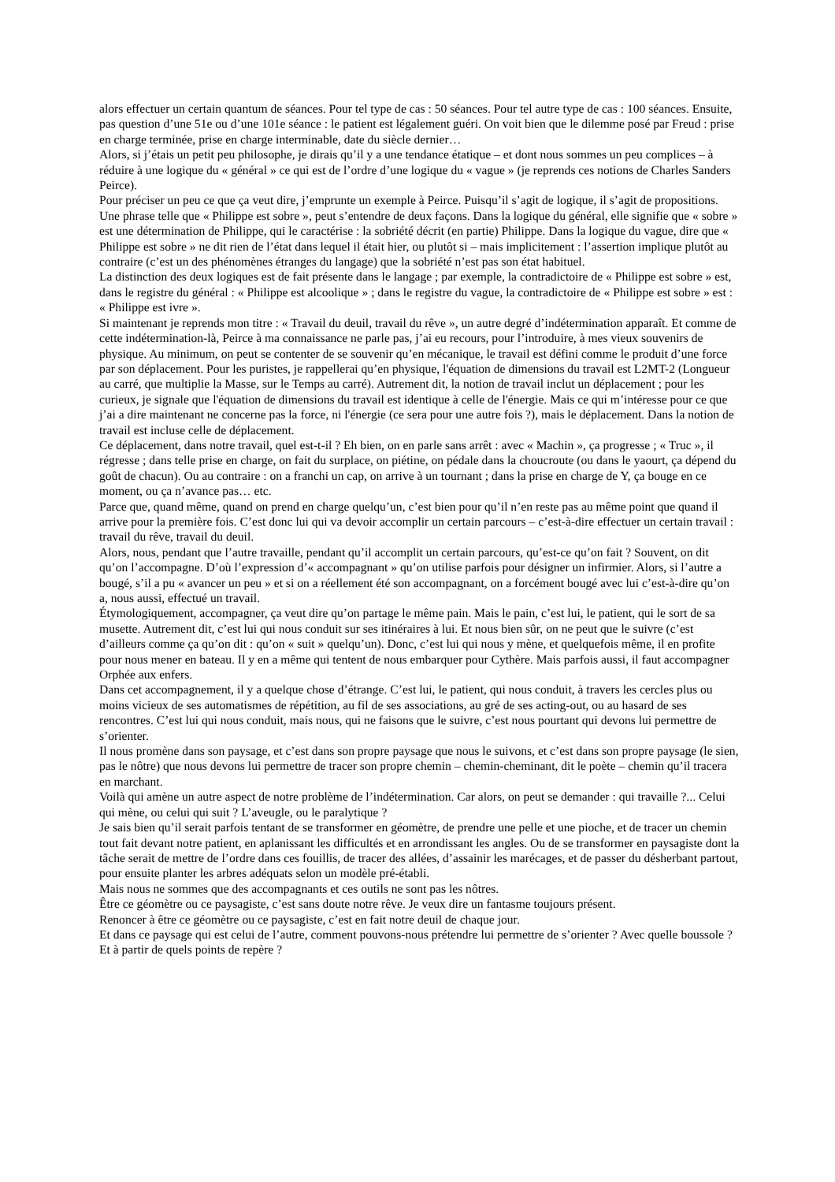alors effectuer un certain quantum de séances. Pour tel type de cas : 50 séances. Pour tel autre type de cas : 100 séances. Ensuite, pas question d’une 51e ou d’une 101e séance : le patient est légalement guéri. On voit bien que le dilemme posé par Freud : prise en charge terminée, prise en charge interminable, date du siècle dernier…
Alors, si j’étais un petit peu philosophe, je dirais qu’il y a une tendance étatique – et dont nous sommes un peu complices – à réduire à une logique du « général » ce qui est de l’ordre d’une logique du « vague » (je reprends ces notions de Charles Sanders Peirce).
Pour préciser un peu ce que ça veut dire, j’emprunte un exemple à Peirce. Puisqu’il s’agit de logique, il s’agit de propositions. Une phrase telle que « Philippe est sobre », peut s’entendre de deux façons. Dans la logique du général, elle signifie que « sobre » est une détermination de Philippe, qui le caractérise : la sobriété décrit (en partie) Philippe. Dans la logique du vague, dire que « Philippe est sobre » ne dit rien de l’état dans lequel il était hier, ou plutôt si – mais implicitement : l’assertion implique plutôt au contraire (c’est un des phénomènes étranges du langage) que la sobriété n’est pas son état habituel.
La distinction des deux logiques est de fait présente dans le langage ; par exemple, la contradictoire de « Philippe est sobre » est, dans le registre du général : « Philippe est alcoolique » ; dans le registre du vague, la contradictoire de « Philippe est sobre » est : « Philippe est ivre ».
Si maintenant je reprends mon titre : « Travail du deuil, travail du rêve », un autre degré d’indétermination apparaît. Et comme de cette indétermination-là, Peirce à ma connaissance ne parle pas, j’ai eu recours, pour l’introduire, à mes vieux souvenirs de physique. Au minimum, on peut se contenter de se souvenir qu’en mécanique, le travail est défini comme le produit d’une force par son déplacement. Pour les puristes, je rappellerai qu’en physique, l'équation de dimensions du travail est L2MT-2 (Longueur au carré, que multiplie la Masse, sur le Temps au carré). Autrement dit, la notion de travail inclut un déplacement ; pour les curieux, je signale que l'équation de dimensions du travail est identique à celle de l'énergie. Mais ce qui m’intéresse pour ce que j’ai a dire maintenant ne concerne pas la force, ni l'énergie (ce sera pour une autre fois ?), mais le déplacement. Dans la notion de travail est incluse celle de déplacement.
Ce déplacement, dans notre travail, quel est-t-il ? Eh bien, on en parle sans arrêt : avec « Machin », ça progresse ; « Truc », il régresse ; dans telle prise en charge, on fait du surplace, on piétine, on pédale dans la choucroute (ou dans le yaourt, ça dépend du goût de chacun). Ou au contraire : on a franchi un cap, on arrive à un tournant ; dans la prise en charge de Y, ça bouge en ce moment, ou ça n’avance pas… etc.
Parce que, quand même, quand on prend en charge quelqu’un, c’est bien pour qu’il n’en reste pas au même point que quand il arrive pour la première fois. C’est donc lui qui va devoir accomplir un certain parcours – c’est-à-dire effectuer un certain travail : travail du rêve, travail du deuil.
Alors, nous, pendant que l’autre travaille, pendant qu’il accomplit un certain parcours, qu’est-ce qu’on fait ? Souvent, on dit qu’on l’accompagne. D’où l’expression d’« accompagnant » qu’on utilise parfois pour désigner un infirmier. Alors, si l’autre a bougé, s’il a pu « avancer un peu » et si on a réellement été son accompagnant, on a forcément bougé avec lui c’est-à-dire qu’on a, nous aussi, effectué un travail.
Étymologiquement, accompagner, ça veut dire qu’on partage le même pain. Mais le pain, c’est lui, le patient, qui le sort de sa musette. Autrement dit, c’est lui qui nous conduit sur ses itinéraires à lui. Et nous bien sûr, on ne peut que le suivre (c’est d’ailleurs comme ça qu’on dit : qu’on « suit » quelqu’un). Donc, c’est lui qui nous y mène, et quelquefois même, il en profite pour nous mener en bateau. Il y en a même qui tentent de nous embarquer pour Cythère. Mais parfois aussi, il faut accompagner Orphée aux enfers.
Dans cet accompagnement, il y a quelque chose d’étrange. C’est lui, le patient, qui nous conduit, à travers les cercles plus ou moins vicieux de ses automatismes de répétition, au fil de ses associations, au gré de ses acting-out, ou au hasard de ses rencontres. C’est lui qui nous conduit, mais nous, qui ne faisons que le suivre, c’est nous pourtant qui devons lui permettre de s’orienter.
Il nous promène dans son paysage, et c’est dans son propre paysage que nous le suivons, et c’est dans son propre paysage (le sien, pas le nôtre) que nous devons lui permettre de tracer son propre chemin – chemin-cheminant, dit le poète – chemin qu’il tracera en marchant.
Voilà qui amène un autre aspect de notre problème de l’indétermination. Car alors, on peut se demander : qui travaille ?... Celui qui mène, ou celui qui suit ? L’aveugle, ou le paralytique ?
Je sais bien qu’il serait parfois tentant de se transformer en géomètre, de prendre une pelle et une pioche, et de tracer un chemin tout fait devant notre patient, en aplanissant les difficultés et en arrondissant les angles. Ou de se transformer en paysagiste dont la tâche serait de mettre de l’ordre dans ces fouillis, de tracer des allées, d’assainir les marécages, et de passer du désherbant partout, pour ensuite planter les arbres adéquats selon un modèle pré-établi.
Mais nous ne sommes que des accompagnants et ces outils ne sont pas les nôtres.
Être ce géomètre ou ce paysagiste, c’est sans doute notre rêve. Je veux dire un fantasme toujours présent.
Renoncer à être ce géomètre ou ce paysagiste, c’est en fait notre deuil de chaque jour.
Et dans ce paysage qui est celui de l’autre, comment pouvons-nous prétendre lui permettre de s’orienter ? Avec quelle boussole ? Et à partir de quels points de repère ?